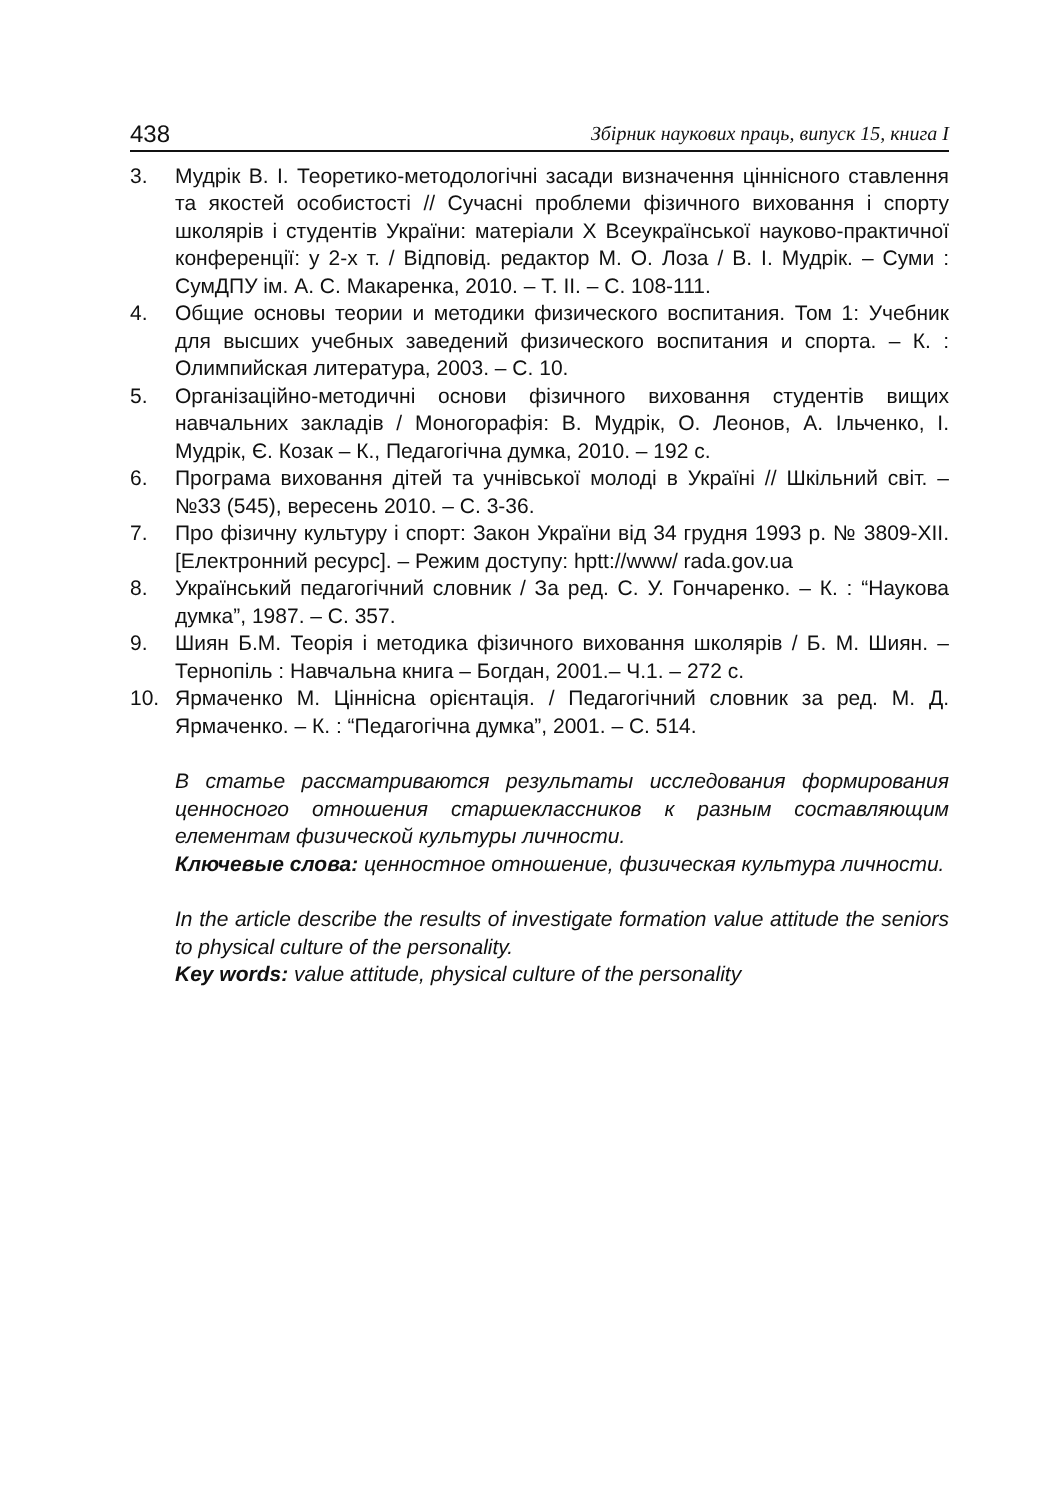438 Збірник наукових праць, випуск 15, книга І
3. Мудрік В. І. Теоретико-методологічні засади визначення ціннісного ставлення та якостей особистості // Сучасні проблеми фізичного виховання і спорту школярів і студентів України: матеріали Х Всеукраїнської науково-практичної конференції: у 2-х т. / Відповід. редактор М. О. Лоза / В. І. Мудрік. – Суми : СумДПУ ім. А. С. Макаренка, 2010. – Т. ІІ. – С. 108-111.
4. Общие основы теории и методики физического воспитания. Том 1: Учебник для высших учебных заведений физического воспитания и спорта. – К. : Олимпийская литература, 2003. – С. 10.
5. Організаційно-методичні основи фізичного виховання студентів вищих навчальних закладів / Моногорафія: В. Мудрік, О. Леонов, А. Ільченко, І. Мудрік, Є. Козак – К., Педагогічна думка, 2010. – 192 с.
6. Програма виховання дітей та учнівської молоді в Україні // Шкільний світ. – №33 (545), вересень 2010. – С. 3-36.
7. Про фізичну культуру і спорт: Закон України від 34 грудня 1993 р. № 3809-XII. [Електронний ресурс]. – Режим доступу: hptt://www/ rada.gov.ua
8. Український педагогічний словник / За ред. С. У. Гончаренко. – К. : “Наукова думка”, 1987. – С. 357.
9. Шиян Б.М. Теорія і методика фізичного виховання школярів / Б. М. Шиян. – Тернопіль : Навчальна книга – Богдан, 2001.– Ч.1. – 272 с.
10. Ярмаченко М. Ціннісна орієнтація. / Педагогічний словник за ред. М. Д. Ярмаченко. – К. : “Педагогічна думка”, 2001. – С. 514.
В статье рассматриваются результаты исследования формирования ценносного отношения старшеклассников к разным составляющим елементам физической культуры личности.
Ключевые слова: ценностное отношение, физическая культура личности.
In the article describe the results of investigate formation value attitude the seniors to physical culture of the personality.
Key words: value attitude, physical culture of the personality